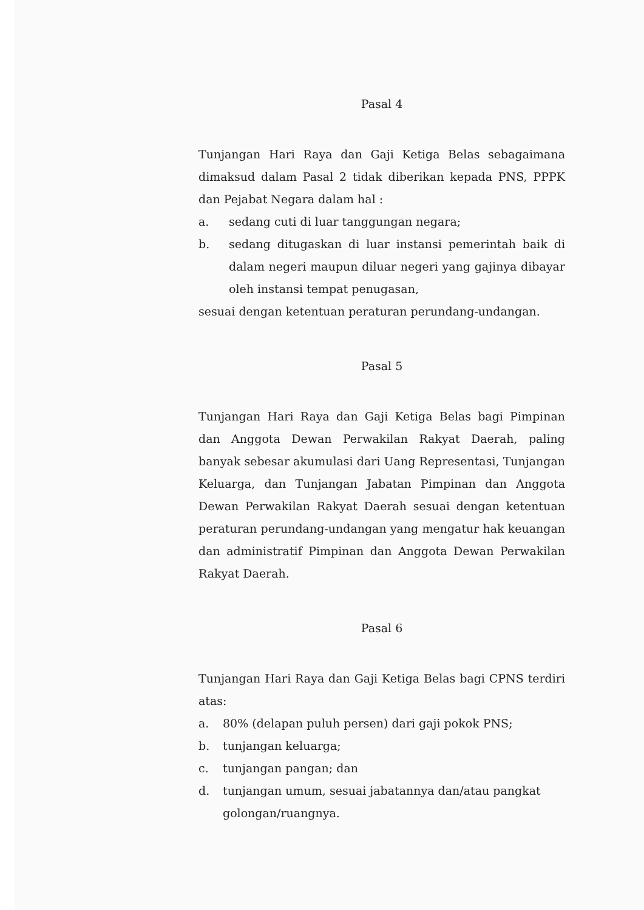Pasal 4
Tunjangan Hari Raya dan Gaji Ketiga Belas sebagaimana dimaksud dalam Pasal 2 tidak diberikan kepada PNS, PPPK dan Pejabat Negara dalam hal :
a. sedang cuti di luar tanggungan negara;
b. sedang ditugaskan di luar instansi pemerintah baik di dalam negeri maupun diluar negeri yang gajinya dibayar oleh instansi tempat penugasan,
sesuai dengan ketentuan peraturan perundang-undangan.
Pasal 5
Tunjangan Hari Raya dan Gaji Ketiga Belas bagi Pimpinan dan Anggota Dewan Perwakilan Rakyat Daerah, paling banyak sebesar akumulasi dari Uang Representasi, Tunjangan Keluarga, dan Tunjangan Jabatan Pimpinan dan Anggota Dewan Perwakilan Rakyat Daerah sesuai dengan ketentuan peraturan perundang-undangan yang mengatur hak keuangan dan administratif Pimpinan dan Anggota Dewan Perwakilan Rakyat Daerah.
Pasal 6
Tunjangan Hari Raya dan Gaji Ketiga Belas bagi CPNS terdiri atas:
a. 80% (delapan puluh persen) dari gaji pokok PNS;
b. tunjangan keluarga;
c. tunjangan pangan; dan
d. tunjangan umum, sesuai jabatannya dan/atau pangkat golongan/ruangnya.